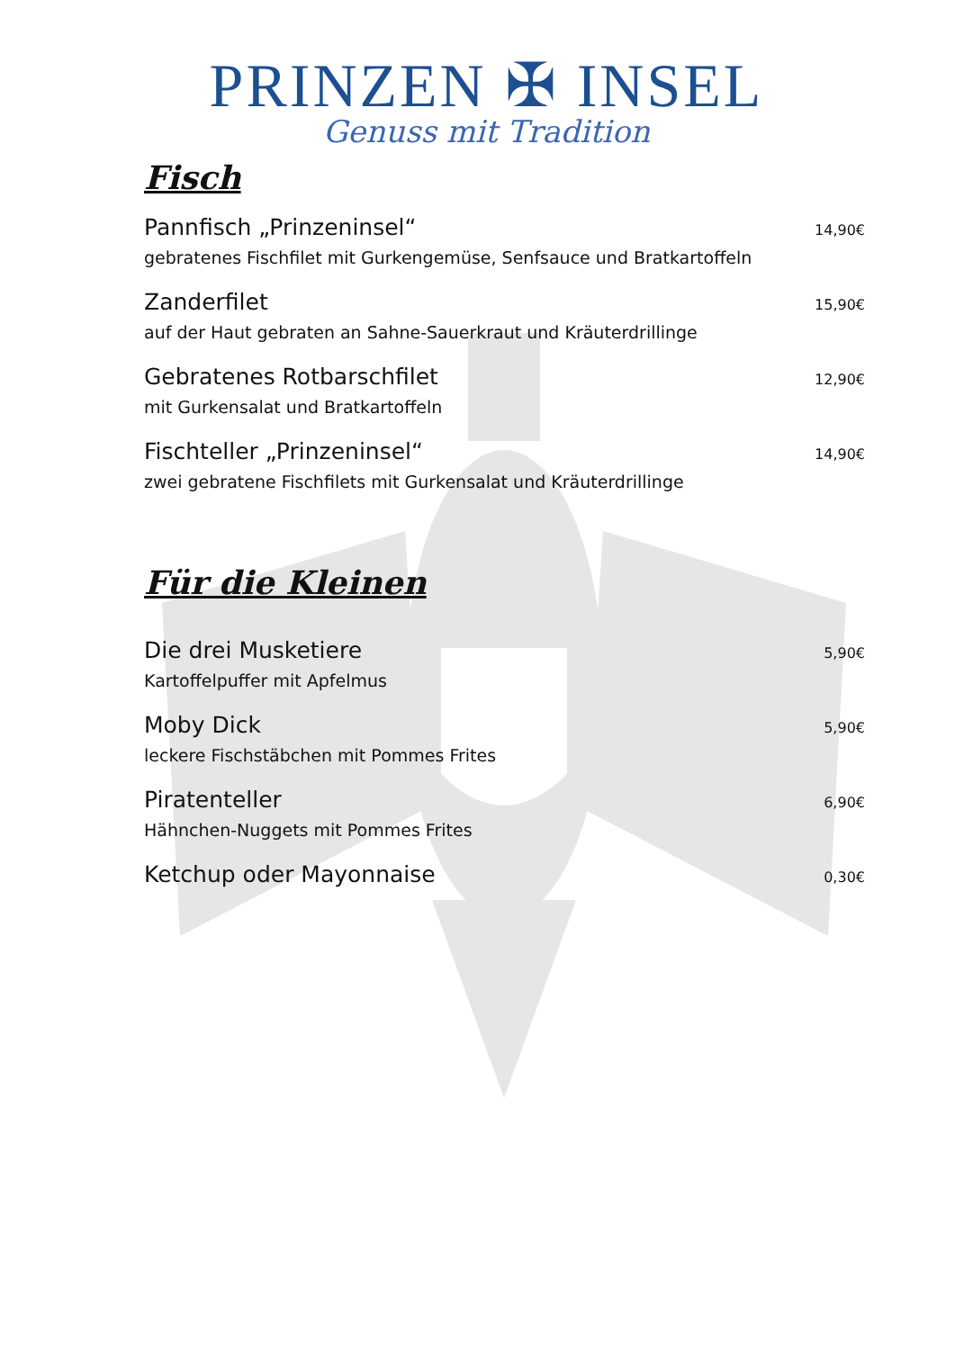PRINZEN ✠ INSEL
Genuss mit Tradition
Fisch
Pannfisch „Prinzeninsel“ 14,90€
gebratenes Fischfilet mit Gurkengemüse, Senfsauce und Bratkartoffeln
Zanderfilet 15,90€
auf der Haut gebraten an Sahne-Sauerkraut und Kräuterdrillinge
Gebratenes Rotbarschfilet 12,90€
mit Gurkensalat und Bratkartoffeln
Fischteller „Prinzeninsel“ 14,90€
zwei gebratene Fischfilets mit Gurkensalat und Kräuterdrillinge
Für die Kleinen
Die drei Musketiere 5,90€
Kartoffelpuffer mit Apfelmus
Moby Dick 5,90€
leckere Fischstäbchen mit Pommes Frites
Piratenteller 6,90€
Hähnchen-Nuggets mit Pommes Frites
Ketchup oder Mayonnaise 0,30€